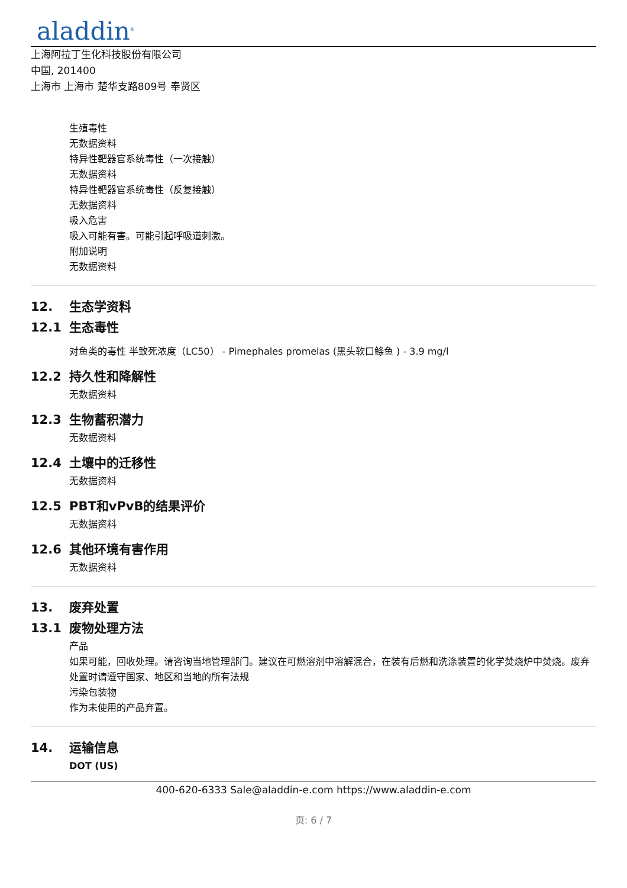aladdin<sup>®</sup>
上海阿拉丁生化科技股份有限公司
中国, 201400
上海市 上海市 楚华支路809号 奉贤区
生殖毒性
无数据资料
特异性靶器官系统毒性（一次接触）
无数据资料
特异性靶器官系统毒性（反复接触）
无数据资料
吸入危害
吸入可能有害。可能引起呼吸道刺激。
附加说明
无数据资料
12. 生态学资料
12.1 生态毒性
对鱼类的毒性 半致死浓度（LC50） - Pimephales promelas (黑头软口鲦鱼 ) - 3.9 mg/l
12.2 持久性和降解性
无数据资料
12.3 生物蓄积潜力
无数据资料
12.4 土壤中的迁移性
无数据资料
12.5 PBT和vPvB的结果评价
无数据资料
12.6 其他环境有害作用
无数据资料
13. 废弃处置
13.1 废物处理方法
产品
如果可能，回收处理。请咨询当地管理部门。建议在可燃溶剂中溶解混合，在装有后燃和洗涤装置的化学焚烧炉中焚烧。废弃处置时请遵守国家、地区和当地的所有法规
污染包装物
作为未使用的产品弃置。
14. 运输信息
DOT (US)
400-620-6333 Sale@aladdin-e.com https://www.aladdin-e.com
页: 6 / 7